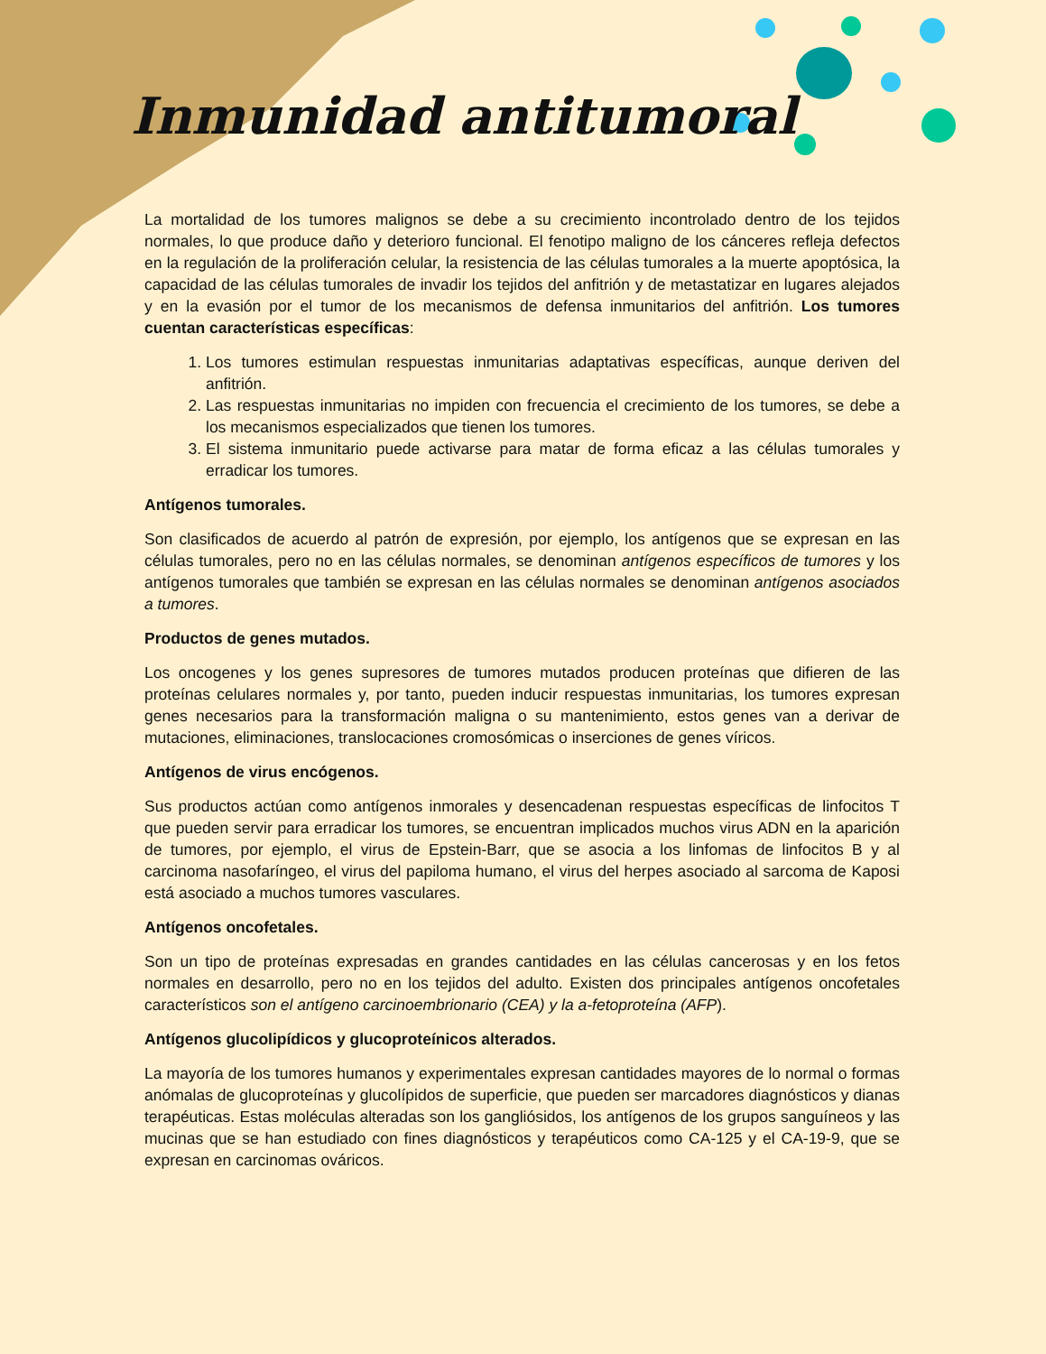Inmunidad antitumoral
La mortalidad de los tumores malignos se debe a su crecimiento incontrolado dentro de los tejidos normales, lo que produce daño y deterioro funcional. El fenotipo maligno de los cánceres refleja defectos en la regulación de la proliferación celular, la resistencia de las células tumorales a la muerte apoptósica, la capacidad de las células tumorales de invadir los tejidos del anfitrión y de metastatizar en lugares alejados y en la evasión por el tumor de los mecanismos de defensa inmunitarios del anfitrión. Los tumores cuentan características específicas:
1. Los tumores estimulan respuestas inmunitarias adaptativas específicas, aunque deriven del anfitrión.
2. Las respuestas inmunitarias no impiden con frecuencia el crecimiento de los tumores, se debe a los mecanismos especializados que tienen los tumores.
3. El sistema inmunitario puede activarse para matar de forma eficaz a las células tumorales y erradicar los tumores.
Antígenos tumorales.
Son clasificados de acuerdo al patrón de expresión, por ejemplo, los antígenos que se expresan en las células tumorales, pero no en las células normales, se denominan antígenos específicos de tumores y los antígenos tumorales que también se expresan en las células normales se denominan antígenos asociados a tumores.
Productos de genes mutados.
Los oncogenes y los genes supresores de tumores mutados producen proteínas que difieren de las proteínas celulares normales y, por tanto, pueden inducir respuestas inmunitarias, los tumores expresan genes necesarios para la transformación maligna o su mantenimiento, estos genes van a derivar de mutaciones, eliminaciones, translocaciones cromosómicas o inserciones de genes víricos.
Antígenos de virus encógenos.
Sus productos actúan como antígenos inmorales y desencadenan respuestas específicas de linfocitos T que pueden servir para erradicar los tumores, se encuentran implicados muchos virus ADN en la aparición de tumores, por ejemplo, el virus de Epstein-Barr, que se asocia a los linfomas de linfocitos B y al carcinoma nasofaríngeo, el virus del papiloma humano, el virus del herpes asociado al sarcoma de Kaposi está asociado a muchos tumores vasculares.
Antígenos oncofetales.
Son un tipo de proteínas expresadas en grandes cantidades en las células cancerosas y en los fetos normales en desarrollo, pero no en los tejidos del adulto. Existen dos principales antígenos oncofetales característicos son el antígeno carcinoembrionario (CEA) y la a-fetoproteína (AFP).
Antígenos glucolipídicos y glucoproteínicos alterados.
La mayoría de los tumores humanos y experimentales expresan cantidades mayores de lo normal o formas anómalas de glucoproteínas y glucolípidos de superficie, que pueden ser marcadores diagnósticos y dianas terapéuticas. Estas moléculas alteradas son los gangliósidos, los antígenos de los grupos sanguíneos y las mucinas que se han estudiado con fines diagnósticos y terapéuticos como CA-125 y el CA-19-9, que se expresan en carcinomas ováricos.